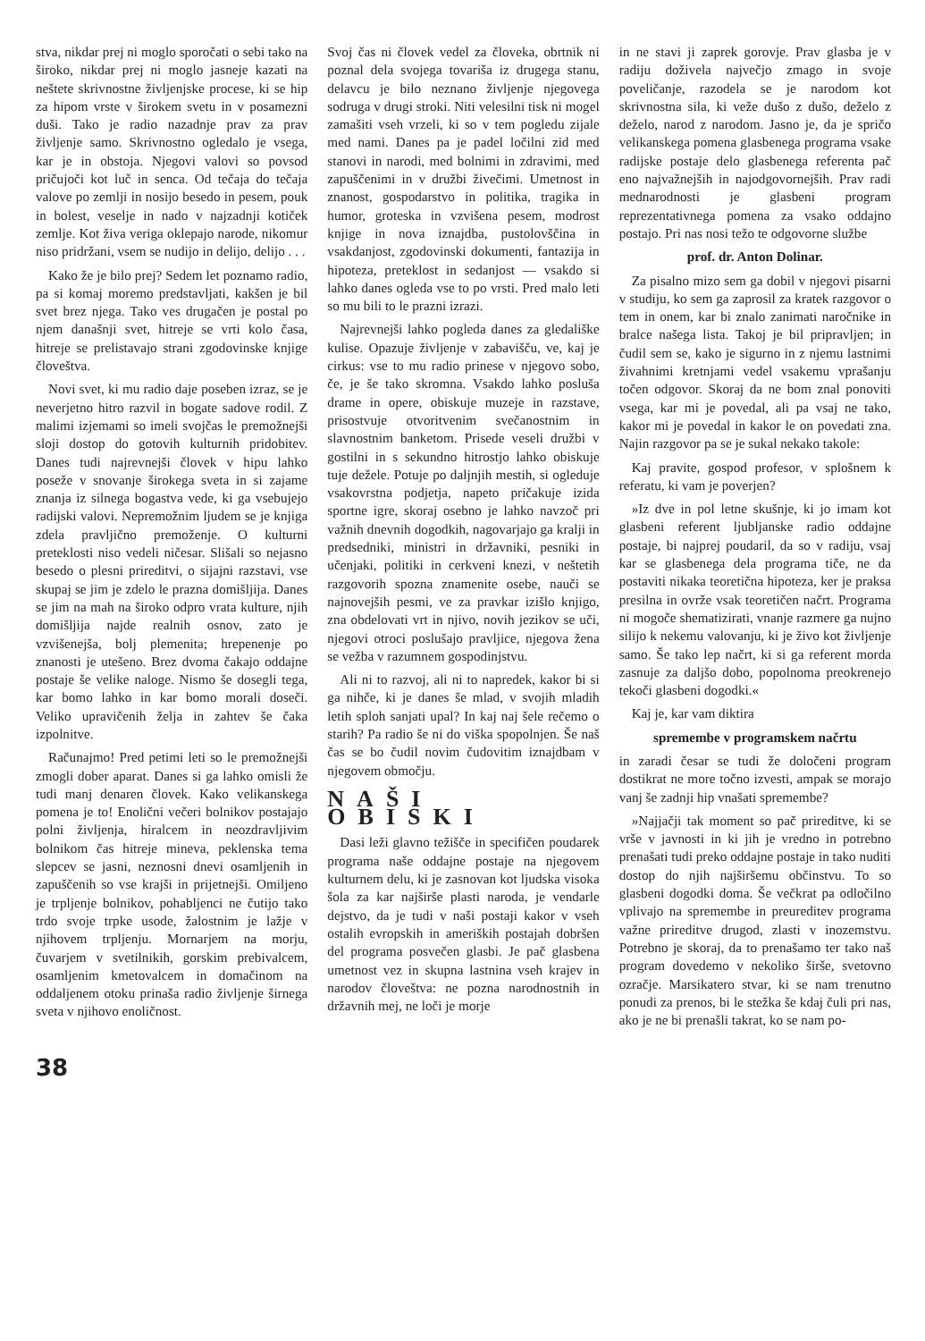stva, nikdar prej ni moglo sporočati o sebi tako na široko, nikdar prej ni moglo jasneje kazati na neštete skrivnostne življenjske procese, ki se hip za hipom vrste v širokem svetu in v posamezni duši. Tako je radio nazadnje prav za prav življenje samo. Skrivnostno ogledalo je vsega, kar je in obstoja. Njegovi valovi so povsod pričujoči kot luč in senca. Od tečaja do tečaja valove po zemlji in nosijo besedo in pesem, pouk in bolest, veselje in nado v najzadnji kotiček zemlje. Kot živa veriga oklepajo narode, nikomur niso pridržani, vsem se nudijo in delijo, delijo . . .
Kako že je bilo prej? Sedem let poznamo radio, pa si komaj moremo predstavljati, kakšen je bil svet brez njega. Tako ves drugačen je postal po njem današnji svet, hitreje se vrti kolo časa, hitreje se prelistavajo strani zgodovinske knjige človeštva.
Novi svet, ki mu radio daje poseben izraz, se je neverjetno hitro razvil in bogate sadove rodil. Z malimi izjemami so imeli svojčas le premožnejši sloji dostop do gotovih kulturnih pridobitev. Danes tudi najrevnejši človek v hipu lahko poseže v snovanje širokega sveta in si zajame znanja iz silnega bogastva vede, ki ga vsebujejo radijski valovi. Nepremožnim ljudem se je knjiga zdela pravljično premoženje. O kulturni preteklosti niso vedeli ničesar. Slišali so nejasno besedo o plesni prireditvi, o sijajni razstavi, vse skupaj se jim je zdelo le prazna domišljija. Danes se jim na mah na široko odpro vrata kulture, njih domišljija najde realnih osnov, zato je vzvišenejša, bolj plemenita; hrepenenje po znanosti je utešeno. Brez dvoma čakajo oddajne postaje še velike naloge. Nismo še dosegli tega, kar bomo lahko in kar bomo morali doseči. Veliko upravičenih želja in zahtev še čaka izpolnitve.
Računajmo! Pred petimi leti so le premožnejši zmogli dober aparat. Danes si ga lahko omisli že tudi manj denaren človek. Kako velikanskega pomena je to! Enolični večeri bolnikov postajajo polni življenja, hiralcem in neozdravljivim bolnikom čas hitreje mineva, peklenska tema slepcev se jasni, neznosni dnevi osamljenih in zapuščenih so vse krajši in prijetnejši. Omiljeno je trpljenje bolnikov, pohabljenci ne čutijo tako trdo svoje trpke usode, žalostnim je lažje v njihovem trpljenju. Mornarjem na morju, čuvarjem v svetilnikih, gorskim prebivalcem, osamljenim kmetovalcem in domačinom na oddaljenem otoku prinaša radio življenje širnega sveta v njihovo enoličnost.
Svoj čas ni človek vedel za človeka, obrtnik ni poznal dela svojega tovariša iz drugega stanu, delavcu je bilo neznano življenje njegovega sodruga v drugi stroki. Niti velesilni tisk ni mogel zamašiti vseh vrzeli, ki so v tem pogledu zijale med nami. Danes pa je padel ločilni zid med stanovi in narodi, med bolnimi in zdravimi, med zapuščenimi in v družbi živečimi. Umetnost in znanost, gospodarstvo in politika, tragika in humor, groteska in vzvišena pesem, modrost knjige in nova iznajdba, pustolovščina in vsakdanjost, zgodovinski dokumenti, fantazija in hipoteza, preteklost in sedanjost — vsakdo si lahko danes ogleda vse to po vrsti. Pred malo leti so mu bili to le prazni izrazi.
Najrevnejši lahko pogleda danes za gledališke kulise. Opazuje življenje v zabavišču, ve, kaj je cirkus: vse to mu radio prinese v njegovo sobo, če, je še tako skromna. Vsakdo lahko posluša drame in opere, obiskuje muzeje in razstave, prisostvuje otvoritvenim svečanostnim in slavnostnim banketom. Prisede veseli družbi v gostilni in s sekundno hitrostjo lahko obiskuje tuje dežele. Potuje po daljnjih mestih, si ogleduje vsakovrstna podjetja, napeto pričakuje izida sportne igre, skoraj osebno je lahko navzoč pri važnih dnevnih dogodkih, nagovarjajo ga kralji in predsedniki, ministri in državniki, pesniki in učenjaki, politiki in cerkveni knezi, v neštetih razgovorih spozna znamenite osebe, nauči se najnovejših pesmi, ve za pravkar izišlo knjigo, zna obdelovati vrt in njivo, novih jezikov se uči, njegovi otroci poslušajo pravljice, njegova žena se vežba v razumnem gospodinjstvu.
Ali ni to razvoj, ali ni to napredek, kakor bi si ga nihče, ki je danes še mlad, v svojih mladih letih sploh sanjati upal? In kaj naj šele rečemo o starih? Pa radio še ni do viška spopolnjen. Še naš čas se bo čudil novim čudovitim iznajdbam v njegovem območju.
NAŠI OBISKI
Dasi leži glavno težišče in specifičen poudarek programa naše oddajne postaje na njegovem kulturnem delu, ki je zasnovan kot ljudska visoka šola za kar najširše plasti naroda, je vendarle dejstvo, da je tudi v naši postaji kakor v vseh ostalih evropskih in ameriških postajah dobršen del programa posvečen glasbi. Je pač glasbena umetnost vez in skupna lastnina vseh krajev in narodov človeštva: ne pozna narodnostnih in državnih mej, ne loči je morje
in ne stavi ji zaprek gorovje. Prav glasba je v radiju doživela največjo zmago in svoje poveličanje, razodela se je narodom kot skrivnostna sila, ki veže dušo z dušo, deželo z deželo, narod z narodom. Jasno je, da je spričo velikanskega pomena glasbenega programa vsake radijske postaje delo glasbenega referenta pač eno najvažnejših in najodgovornejših. Prav radi mednarodnosti je glasbeni program reprezentativnega pomena za vsako oddajno postajo. Pri nas nosi težo te odgovorne službe
prof. dr. Anton Dolinar.
Za pisalno mizo sem ga dobil v njegovi pisarni v studiju, ko sem ga zaprosil za kratek razgovor o tem in onem, kar bi znalo zanimati naročnike in bralce našega lista. Takoj je bil pripravljen; in čudil sem se, kako je sigurno in z njemu lastnimi živahnimi kretnjami vedel vsakemu vprašanju točen odgovor. Skoraj da ne bom znal ponoviti vsega, kar mi je povedal, ali pa vsaj ne tako, kakor mi je povedal in kakor le on povedati zna. Najin razgovor pa se je sukal nekako takole:
Kaj pravite, gospod profesor, v splošnem k referatu, ki vam je poverjen?
»Iz dve in pol letne skušnje, ki jo imam kot glasbeni referent ljubljanske radio oddajne postaje, bi najprej poudaril, da so v radiju, vsaj kar se glasbenega dela programa tiče, ne da postaviti nikaka teoretična hipoteza, ker je praksa presilna in ovrže vsak teoretičen načrt. Programa ni mogoče shematizirati, vnanje razmere ga nujno silijo k nekemu valovanju, ki je živo kot življenje samo. Še tako lep načrt, ki si ga referent morda zasnuje za daljšo dobo, popolnoma preokrenejo tekoči glasbeni dogodki.«
Kaj je, kar vam diktira
spremembe v programskem načrtu
in zaradi česar se tudi že določeni program dostikrat ne more točno izvesti, ampak se morajo vanj še zadnji hip vnašati spremembe?
»Najjačji tak moment so pač prireditve, ki se vrše v javnosti in ki jih je vredno in potrebno prenašati tudi preko oddajne postaje in tako nuditi dostop do njih najširšemu občinstvu. To so glasbeni dogodki doma. Še večkrat pa odločilno vplivajo na spremembe in preureditev programa važne prireditve drugod, zlasti v inozemstvu. Potrebno je skoraj, da to prenašamo ter tako naš program dovedemo v nekoliko širše, svetovno ozračje. Marsikatero stvar, ki se nam trenutno ponudi za prenos, bi le stežka še kdaj čuli pri nas, ako je ne bi prenašli takrat, ko se nam po-
38